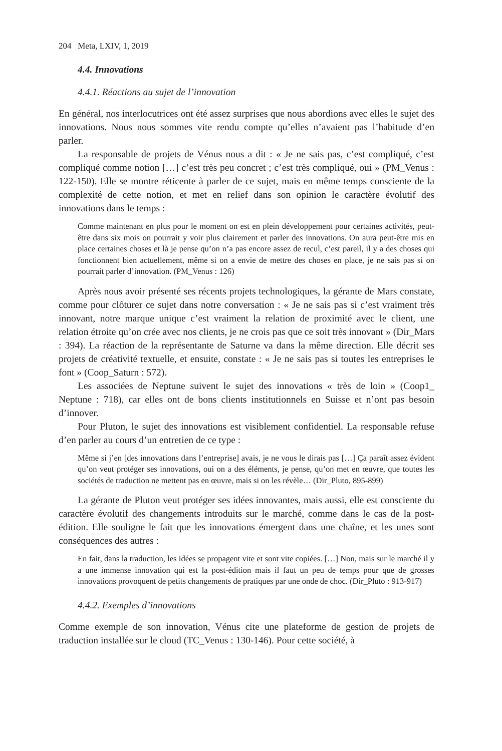204 Meta, LXIV, 1, 2019
4.4. Innovations
4.4.1. Réactions au sujet de l’innovation
En général, nos interlocutrices ont été assez surprises que nous abordions avec elles le sujet des innovations. Nous nous sommes vite rendu compte qu’elles n’avaient pas l’habitude d’en parler.
La responsable de projets de Vénus nous a dit : « Je ne sais pas, c’est compliqué, c’est compliqué comme notion […] c’est très peu concret ; c’est très compliqué, oui » (PM_Venus : 122-150). Elle se montre réticente à parler de ce sujet, mais en même temps consciente de la complexité de cette notion, et met en relief dans son opinion le caractère évolutif des innovations dans le temps :
Comme maintenant en plus pour le moment on est en plein développement pour certaines activités, peut-être dans six mois on pourrait y voir plus clairement et parler des innovations. On aura peut-être mis en place certaines choses et là je pense qu’on n’a pas encore assez de recul, c’est pareil, il y a des choses qui fonctionnent bien actuellement, même si on a envie de mettre des choses en place, je ne sais pas si on pourrait parler d’innovation. (PM_Venus : 126)
Après nous avoir présenté ses récents projets technologiques, la gérante de Mars constate, comme pour clôturer ce sujet dans notre conversation : « Je ne sais pas si c’est vraiment très innovant, notre marque unique c’est vraiment la relation de proximité avec le client, une relation étroite qu’on crée avec nos clients, je ne crois pas que ce soit très innovant » (Dir_Mars : 394). La réaction de la représentante de Saturne va dans la même direction. Elle décrit ses projets de créativité textuelle, et ensuite, constate : « Je ne sais pas si toutes les entreprises le font » (Coop_Saturn : 572).
Les associées de Neptune suivent le sujet des innovations « très de loin » (Coop1_ Neptune : 718), car elles ont de bons clients institutionnels en Suisse et n’ont pas besoin d’innover.
Pour Pluton, le sujet des innovations est visiblement confidentiel. La responsable refuse d’en parler au cours d’un entretien de ce type :
Même si j’en [des innovations dans l’entreprise] avais, je ne vous le dirais pas […] Ça paraît assez évident qu’on veut protéger ses innovations, oui on a des éléments, je pense, qu’on met en œuvre, que toutes les sociétés de traduction ne mettent pas en œuvre, mais si on les révèle… (Dir_Pluto, 895-899)
La gérante de Pluton veut protéger ses idées innovantes, mais aussi, elle est consciente du caractère évolutif des changements introduits sur le marché, comme dans le cas de la post-édition. Elle souligne le fait que les innovations émergent dans une chaîne, et les unes sont conséquences des autres :
En fait, dans la traduction, les idées se propagent vite et sont vite copiées. […] Non, mais sur le marché il y a une immense innovation qui est la post-édition mais il faut un peu de temps pour que de grosses innovations provoquent de petits changements de pratiques par une onde de choc. (Dir_Pluto : 913-917)
4.4.2. Exemples d’innovations
Comme exemple de son innovation, Vénus cite une plateforme de gestion de projets de traduction installée sur le cloud (TC_Venus : 130-146). Pour cette société, à